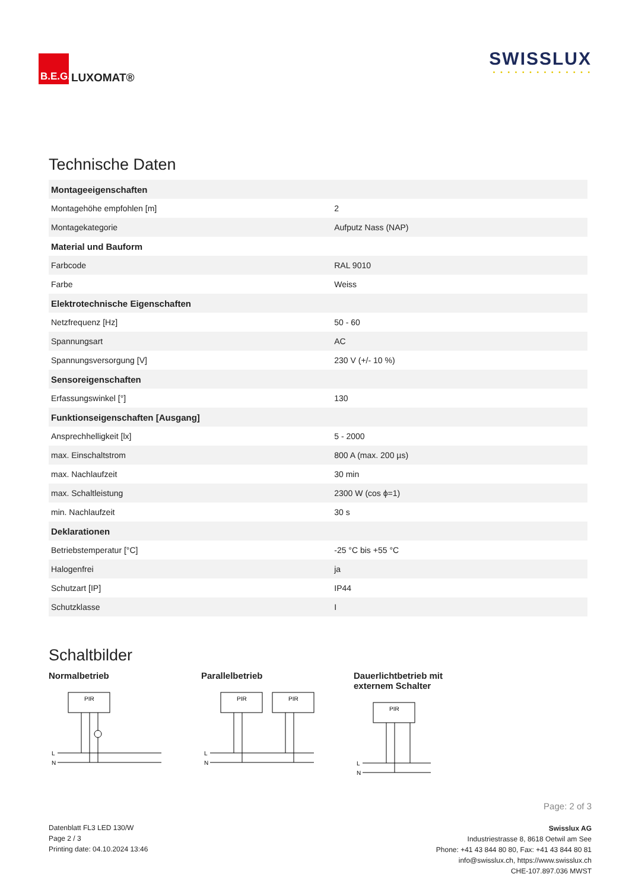B.E.G.
LUXOMAT®
SWISSLUX
• • • • • • • • • • • • • •
Technische Daten
| Montageeigenschaften | |
| Montagehöhe empfohlen [m] | 2 |
| Montagekategorie | Aufputz Nass (NAP) |
| Material und Bauform | |
| Farbcode | RAL 9010 |
| Farbe | Weiss |
| Elektrotechnische Eigenschaften | |
| Netzfrequenz [Hz] | 50 - 60 |
| Spannungsart | AC |
| Spannungsversorgung [V] | 230 V (+/- 10 %) |
| Sensoreigenschaften | |
| Erfassungswinkel [°] | 130 |
| Funktionseigenschaften [Ausgang] | |
| Ansprechhelligkeit [lx] | 5 - 2000 |
| max. Einschaltstrom | 800 A (max. 200 µs) |
| max. Nachlaufzeit | 30 min |
| max. Schaltleistung | 2300 W (cos ϕ=1) |
| min. Nachlaufzeit | 30 s |
| Deklarationen | |
| Betriebstemperatur [°C] | -25 °C bis +55 °C |
| Halogenfrei | ja |
| Schutzart [IP] | IP44 |
| Schutzklasse | I |
Schaltbilder
Normalbetrieb
PIR
L
N
Parallelbetrieb
PIR
PIR
L
N
Dauerlichtbetrieb mit
externem Schalter
PIR
L
N
Datenblatt FL3 LED 130/W
Page 2 / 3
Printing date: 04.10.2024 13:46
Page: 2 of 3
Swisslux AG
Industriestrasse 8, 8618 Oetwil am See
Phone: +41 43 844 80 80, Fax: +41 43 844 80 81
info@swisslux.ch, https://www.swisslux.ch
CHE-107.897.036 MWST